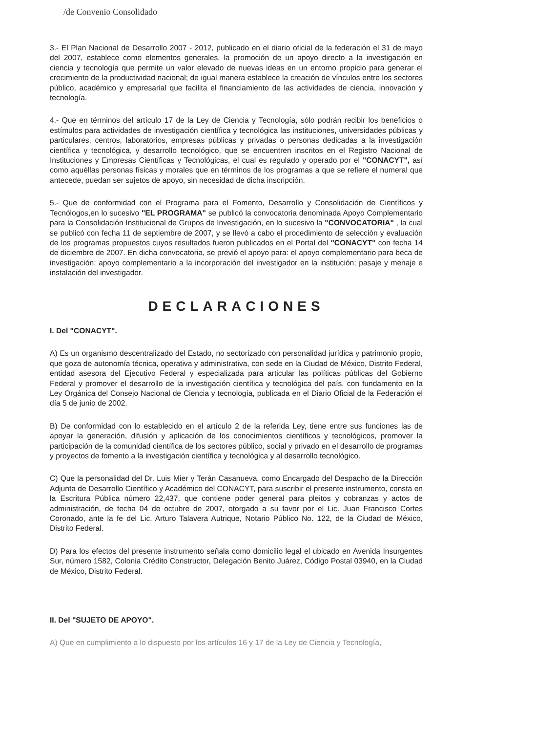/de Convenio Consolidado
3.- El Plan Nacional de Desarrollo 2007 - 2012, publicado en el diario oficial de la federación el 31 de mayo del 2007, establece como elementos generales, la promoción de un apoyo directo a la investigación en ciencia y tecnología que permite un valor elevado de nuevas ideas en un entorno propicio para generar el crecimiento de la productividad nacional; de igual manera establece la creación de vínculos entre los sectores público, académico y empresarial que facilita el financiamiento de las actividades de ciencia, innovación y tecnología.
4.- Que en términos del artículo 17 de la Ley de Ciencia y Tecnología, sólo podrán recibir los beneficios o estímulos para actividades de investigación científica y tecnológica las instituciones, universidades públicas y particulares, centros, laboratorios, empresas públicas y privadas o personas dedicadas a la investigación científica y tecnológica, y desarrollo tecnológico, que se encuentren inscritos en el Registro Nacional de Instituciones y Empresas Científicas y Tecnológicas, el cual es regulado y operado por el "CONACYT", así como aquéllas personas físicas y morales que en términos de los programas a que se refiere el numeral que antecede, puedan ser sujetos de apoyo, sin necesidad de dicha inscripción.
5.- Que de conformidad con el Programa para el Fomento, Desarrollo y Consolidación de Científicos y Tecnólogos,en lo sucesivo "EL PROGRAMA" se publicó la convocatoria denominada Apoyo Complementario para la Consolidación Institucional de Grupos de Investigación, en lo sucesivo la "CONVOCATORIA" , la cual se publicó con fecha 11 de septiembre de 2007, y se llevó a cabo el procedimiento de selección y evaluación de los programas propuestos cuyos resultados fueron publicados en el Portal del "CONACYT" con fecha 14 de diciembre de 2007. En dicha convocatoria, se previó el apoyo para: el apoyo complementario para beca de investigación; apoyo complementario a la incorporación del investigador en la institución; pasaje y menaje e instalación del investigador.
DECLARACIONES
I. Del "CONACYT".
A) Es un organismo descentralizado del Estado, no sectorizado con personalidad jurídica y patrimonio propio, que goza de autonomía técnica, operativa y administrativa, con sede en la Ciudad de México, Distrito Federal, entidad asesora del Ejecutivo Federal y especializada para articular las políticas públicas del Gobierno Federal y promover el desarrollo de la investigación científica y tecnológica del país, con fundamento en la Ley Orgánica del Consejo Nacional de Ciencia y tecnología, publicada en el Diario Oficial de la Federación el día 5 de junio de 2002.
B) De conformidad con lo establecido en el artículo 2 de la referida Ley, tiene entre sus funciones las de apoyar la generación, difusión y aplicación de los conocimientos científicos y tecnológicos, promover la participación de la comunidad científica de los sectores público, social y privado en el desarrollo de programas y proyectos de fomento a la investigación científica y tecnológica y al desarrollo tecnológico.
C) Que la personalidad del Dr. Luis Mier y Terán Casanueva, como Encargado del Despacho de la Dirección Adjunta de Desarrollo Científico y Académico del CONACYT, para suscribir el presente instrumento, consta en la Escritura Pública número 22,437, que contiene poder general para pleitos y cobranzas y actos de administración, de fecha 04 de octubre de 2007, otorgado a su favor por el Lic. Juan Francisco Cortes Coronado, ante la fe del Lic. Arturo Talavera Autrique, Notario Público No. 122, de la Ciudad de México, Distrito Federal.
D) Para los efectos del presente instrumento señala como domicilio legal el ubicado en Avenida Insurgentes Sur, número 1582, Colonia Crédito Constructor, Delegación Benito Juárez, Código Postal 03940, en la Ciudad de México, Distrito Federal.
II. Del "SUJETO DE APOYO".
A) Que en cumplimiento a lo dispuesto por los artículos 16 y 17 de la Ley de Ciencia y Tecnología,